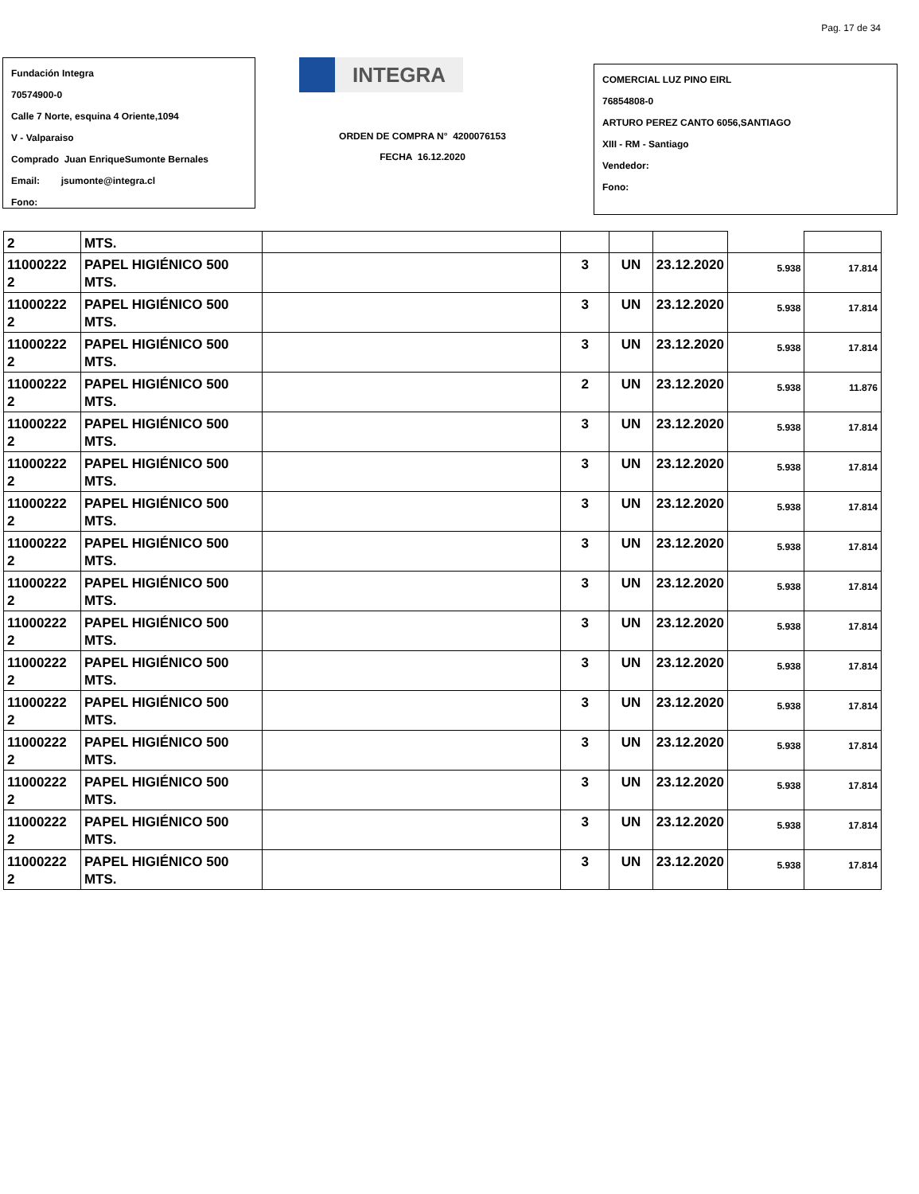Pag. 17 de 34
Fundación Integra
70574900-0
Calle 7 Norte, esquina 4 Oriente,1094
V - Valparaiso
Comprado Juan EnriqueSumonte Bernales
Email: jsumonte@integra.cl
Fono:
INTEGRA
ORDEN DE COMPRA N° 4200076153
FECHA 16.12.2020
COMERCIAL LUZ PINO EIRL
76854808-0
ARTURO PEREZ CANTO 6056,SANTIAGO
XIII - RM - Santiago
Vendedor:
Fono:
| 2 | MTS. | | | | | | |
| 11000222 2 | PAPEL HIGIÉNICO 500 MTS. | | 3 | UN | 23.12.2020 | 5.938 | 17.814 |
| 11000222 2 | PAPEL HIGIÉNICO 500 MTS. | | 3 | UN | 23.12.2020 | 5.938 | 17.814 |
| 11000222 2 | PAPEL HIGIÉNICO 500 MTS. | | 3 | UN | 23.12.2020 | 5.938 | 17.814 |
| 11000222 2 | PAPEL HIGIÉNICO 500 MTS. | | 2 | UN | 23.12.2020 | 5.938 | 11.876 |
| 11000222 2 | PAPEL HIGIÉNICO 500 MTS. | | 3 | UN | 23.12.2020 | 5.938 | 17.814 |
| 11000222 2 | PAPEL HIGIÉNICO 500 MTS. | | 3 | UN | 23.12.2020 | 5.938 | 17.814 |
| 11000222 2 | PAPEL HIGIÉNICO 500 MTS. | | 3 | UN | 23.12.2020 | 5.938 | 17.814 |
| 11000222 2 | PAPEL HIGIÉNICO 500 MTS. | | 3 | UN | 23.12.2020 | 5.938 | 17.814 |
| 11000222 2 | PAPEL HIGIÉNICO 500 MTS. | | 3 | UN | 23.12.2020 | 5.938 | 17.814 |
| 11000222 2 | PAPEL HIGIÉNICO 500 MTS. | | 3 | UN | 23.12.2020 | 5.938 | 17.814 |
| 11000222 2 | PAPEL HIGIÉNICO 500 MTS. | | 3 | UN | 23.12.2020 | 5.938 | 17.814 |
| 11000222 2 | PAPEL HIGIÉNICO 500 MTS. | | 3 | UN | 23.12.2020 | 5.938 | 17.814 |
| 11000222 2 | PAPEL HIGIÉNICO 500 MTS. | | 3 | UN | 23.12.2020 | 5.938 | 17.814 |
| 11000222 2 | PAPEL HIGIÉNICO 500 MTS. | | 3 | UN | 23.12.2020 | 5.938 | 17.814 |
| 11000222 2 | PAPEL HIGIÉNICO 500 MTS. | | 3 | UN | 23.12.2020 | 5.938 | 17.814 |
| 11000222 2 | PAPEL HIGIÉNICO 500 MTS. | | 3 | UN | 23.12.2020 | 5.938 | 17.814 |